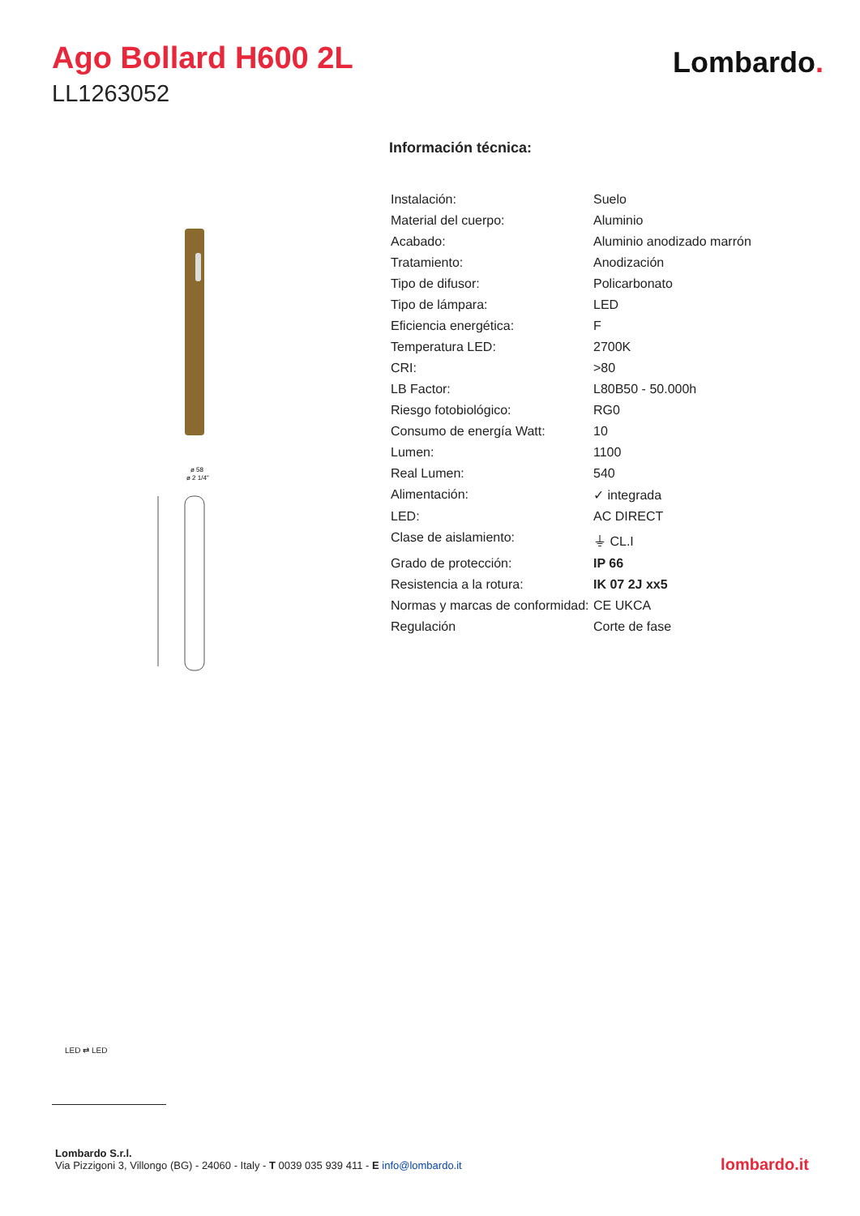Ago Bollard H600 2L
LL1263052
Lombardo.
ø 58
ø 2 1/4"
Información técnica:
| Instalación: | Suelo |
| Material del cuerpo: | Aluminio |
| Acabado: | Aluminio anodizado marrón |
| Tratamiento: | Anodización |
| Tipo de difusor: | Policarbonato |
| Tipo de lámpara: | LED |
| Eficiencia energética: | F |
| Temperatura LED: | 2700K |
| CRI: | >80 |
| LB Factor: | L80B50 - 50.000h |
| Riesgo fotobiológico: | RG0 |
| Consumo de energía Watt: | 10 |
| Lumen: | 1100 |
| Real Lumen: | 540 |
| Alimentación: | ✓ integrada |
| LED: | AC DIRECT |
| Clase de aislamiento: | ⏚ CL.I |
| Grado de protección: | IP 66 |
| Resistencia a la rotura: | IK 07 2J xx5 |
| Normas y marcas de conformidad: | CE UKCA |
| Regulación | Corte de fase |
LED ⇄ LED
Lombardo S.r.l.
Via Pizzigoni 3, Villongo (BG) - 24060 - Italy - T 0039 035 939 411 - E info@lombardo.it
lombardo.it